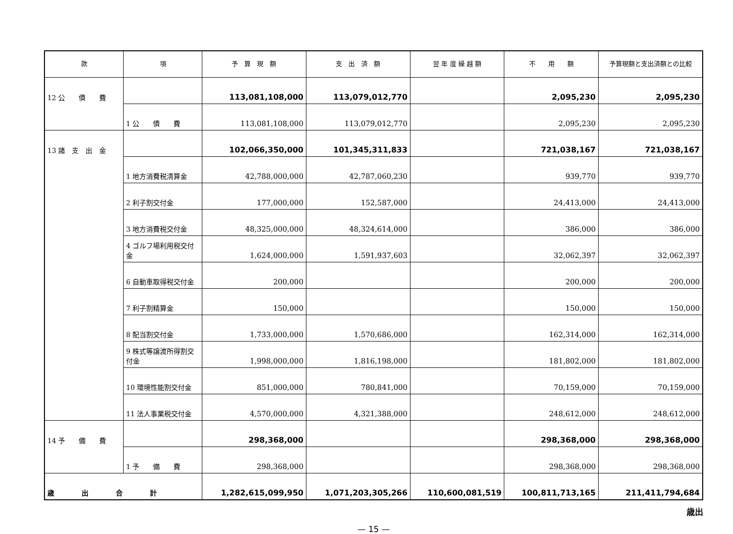| 款 | 項 | 予 算 現 額 | 支 出 済 額 | 翌 年 度 繰 越 額 | 不 用 額 | 予算現額と支出済額との比較 |
| --- | --- | --- | --- | --- | --- | --- |
| 12 公 債 費 | | 113,081,108,000 | 113,079,012,770 | | 2,095,230 | 2,095,230 |
| | 1 公 債 費 | 113,081,108,000 | 113,079,012,770 | | 2,095,230 | 2,095,230 |
| 13 諸 支 出 金 | | 102,066,350,000 | 101,345,311,833 | | 721,038,167 | 721,038,167 |
| | 1 地方消費税清算金 | 42,788,000,000 | 42,787,060,230 | | 939,770 | 939,770 |
| | 2 利子割交付金 | 177,000,000 | 152,587,000 | | 24,413,000 | 24,413,000 |
| | 3 地方消費税交付金 | 48,325,000,000 | 48,324,614,000 | | 386,000 | 386,000 |
| | 4 ゴルフ場利用税交付金 | 1,624,000,000 | 1,591,937,603 | | 32,062,397 | 32,062,397 |
| | 6 自動車取得税交付金 | 200,000 | | | 200,000 | 200,000 |
| | 7 利子割精算金 | 150,000 | | | 150,000 | 150,000 |
| | 8 配当割交付金 | 1,733,000,000 | 1,570,686,000 | | 162,314,000 | 162,314,000 |
| | 9 株式等譲渡所得割交付金 | 1,998,000,000 | 1,816,198,000 | | 181,802,000 | 181,802,000 |
| | 10 環境性能割交付金 | 851,000,000 | 780,841,000 | | 70,159,000 | 70,159,000 |
| | 11 法人事業税交付金 | 4,570,000,000 | 4,321,388,000 | | 248,612,000 | 248,612,000 |
| 14 予 備 費 | | 298,368,000 | | | 298,368,000 | 298,368,000 |
| | 1 予 備 費 | 298,368,000 | | | 298,368,000 | 298,368,000 |
| 歳 出 合 計 | | 1,282,615,099,950 | 1,071,203,305,266 | 110,600,081,519 | 100,811,713,165 | 211,411,794,684 |
歳出
— 15 —